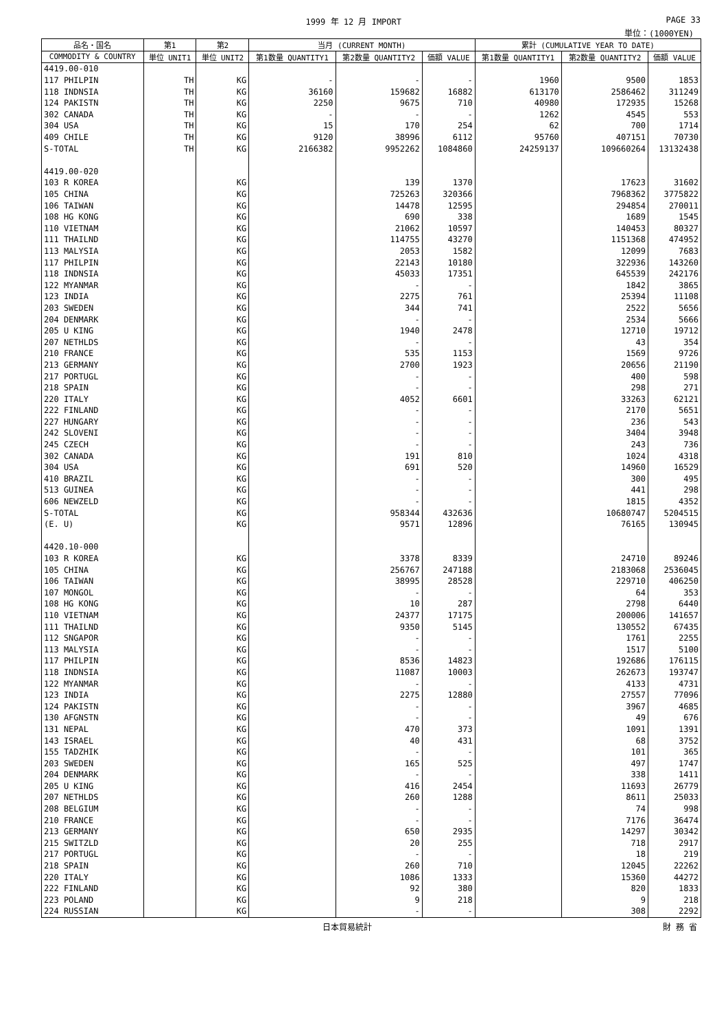1999 年 12 月 IMPORT PAGE 33
単位：(1000YEN)
| 品名・国名 | 第1 | 第2 | 当月 (CURRENT MONTH) | | | 累計 (CUMULATIVE YEAR TO DATE) | | |
| --- | --- | --- | --- | --- | --- | --- | --- | --- |
| COMMODITY & COUNTRY | 単位 UNIT1 | 単位 UNIT2 | 第1数量 QUANTITY1 | 第2数量 QUANTITY2 | 価額 VALUE | 第1数量 QUANTITY1 | 第2数量 QUANTITY2 | 価額 VALUE |
| 4419.00-010 | | | | | | | | |
| 117 PHILPIN | TH | KG | - | - | - | 1960 | 9500 | 1853 |
| 118 INDNSIA | TH | KG | 36160 | 159682 | 16882 | 613170 | 2586462 | 311249 |
| 124 PAKISTN | TH | KG | 2250 | 9675 | 710 | 40980 | 172935 | 15268 |
| 302 CANADA | TH | KG | - | - | - | 1262 | 4545 | 553 |
| 304 USA | TH | KG | 15 | 170 | 254 | 62 | 700 | 1714 |
| 409 CHILE | TH | KG | 9120 | 38996 | 6112 | 95760 | 407151 | 70730 |
| S-TOTAL | TH | KG | 2166382 | 9952262 | 1084860 | 24259137 | 109660264 | 13132438 |
| 4419.00-020 | | | | | | | | |
| 103 R KOREA | | KG | | 139 | 1370 | | 17623 | 31602 |
| 105 CHINA | | KG | | 725263 | 320366 | | 7968362 | 3775822 |
| 106 TAIWAN | | KG | | 14478 | 12595 | | 294854 | 270011 |
| 108 HG KONG | | KG | | 690 | 338 | | 1689 | 1545 |
| 110 VIETNAM | | KG | | 21062 | 10597 | | 140453 | 80327 |
| 111 THAILND | | KG | | 114755 | 43270 | | 1151368 | 474952 |
| 113 MALYSIA | | KG | | 2053 | 1582 | | 12099 | 7683 |
| 117 PHILPIN | | KG | | 22143 | 10180 | | 322936 | 143260 |
| 118 INDNSIA | | KG | | 45033 | 17351 | | 645539 | 242176 |
| 122 MYANMAR | | KG | | - | - | | 1842 | 3865 |
| 123 INDIA | | KG | | 2275 | 761 | | 25394 | 11108 |
| 203 SWEDEN | | KG | | 344 | 741 | | 2522 | 5656 |
| 204 DENMARK | | KG | | - | - | | 2534 | 5666 |
| 205 U KING | | KG | | 1940 | 2478 | | 12710 | 19712 |
| 207 NETHLDS | | KG | | - | - | | 43 | 354 |
| 210 FRANCE | | KG | | 535 | 1153 | | 1569 | 9726 |
| 213 GERMANY | | KG | | 2700 | 1923 | | 20656 | 21190 |
| 217 PORTUGL | | KG | | - | - | | 400 | 598 |
| 218 SPAIN | | KG | | - | - | | 298 | 271 |
| 220 ITALY | | KG | | 4052 | 6601 | | 33263 | 62121 |
| 222 FINLAND | | KG | | - | - | | 2170 | 5651 |
| 227 HUNGARY | | KG | | - | - | | 236 | 543 |
| 242 SLOVENI | | KG | | - | - | | 3404 | 3948 |
| 245 CZECH | | KG | | - | - | | 243 | 736 |
| 302 CANADA | | KG | | 191 | 810 | | 1024 | 4318 |
| 304 USA | | KG | | 691 | 520 | | 14960 | 16529 |
| 410 BRAZIL | | KG | | - | - | | 300 | 495 |
| 513 GUINEA | | KG | | - | - | | 441 | 298 |
| 606 NEWZELD | | KG | | - | - | | 1815 | 4352 |
| S-TOTAL | | KG | | 958344 | 432636 | | 10680747 | 5204515 |
| (E. U) | | KG | | 9571 | 12896 | | 76165 | 130945 |
| 4420.10-000 | | | | | | | | |
| 103 R KOREA | | KG | | 3378 | 8339 | | 24710 | 89246 |
| 105 CHINA | | KG | | 256767 | 247188 | | 2183068 | 2536045 |
| 106 TAIWAN | | KG | | 38995 | 28528 | | 229710 | 406250 |
| 107 MONGOL | | KG | | - | - | | 64 | 353 |
| 108 HG KONG | | KG | | 10 | 287 | | 2798 | 6440 |
| 110 VIETNAM | | KG | | 24377 | 17175 | | 200006 | 141657 |
| 111 THAILND | | KG | | 9350 | 5145 | | 130552 | 67435 |
| 112 SNGAPOR | | KG | | - | - | | 1761 | 2255 |
| 113 MALYSIA | | KG | | - | - | | 1517 | 5100 |
| 117 PHILPIN | | KG | | 8536 | 14823 | | 192686 | 176115 |
| 118 INDNSIA | | KG | | 11087 | 10003 | | 262673 | 193747 |
| 122 MYANMAR | | KG | | - | - | | 4133 | 4731 |
| 123 INDIA | | KG | | 2275 | 12880 | | 27557 | 77096 |
| 124 PAKISTN | | KG | | - | - | | 3967 | 4685 |
| 130 AFGNSTN | | KG | | - | - | | 49 | 676 |
| 131 NEPAL | | KG | | 470 | 373 | | 1091 | 1391 |
| 143 ISRAEL | | KG | | 40 | 431 | | 68 | 3752 |
| 155 TADZHIK | | KG | | - | - | | 101 | 365 |
| 203 SWEDEN | | KG | | 165 | 525 | | 497 | 1747 |
| 204 DENMARK | | KG | | - | - | | 338 | 1411 |
| 205 U KING | | KG | | 416 | 2454 | | 11693 | 26779 |
| 207 NETHLDS | | KG | | 260 | 1288 | | 8611 | 25033 |
| 208 BELGIUM | | KG | | - | - | | 74 | 998 |
| 210 FRANCE | | KG | | - | - | | 7176 | 36474 |
| 213 GERMANY | | KG | | 650 | 2935 | | 14297 | 30342 |
| 215 SWITZLD | | KG | | 20 | 255 | | 718 | 2917 |
| 217 PORTUGL | | KG | | - | - | | 18 | 219 |
| 218 SPAIN | | KG | | 260 | 710 | | 12045 | 22262 |
| 220 ITALY | | KG | | 1086 | 1333 | | 15360 | 44272 |
| 222 FINLAND | | KG | | 92 | 380 | | 820 | 1833 |
| 223 POLAND | | KG | | 9 | 218 | | 9 | 218 |
| 224 RUSSIAN | | KG | | - | - | | 308 | 2292 |
日本貿易統計 財 務 省